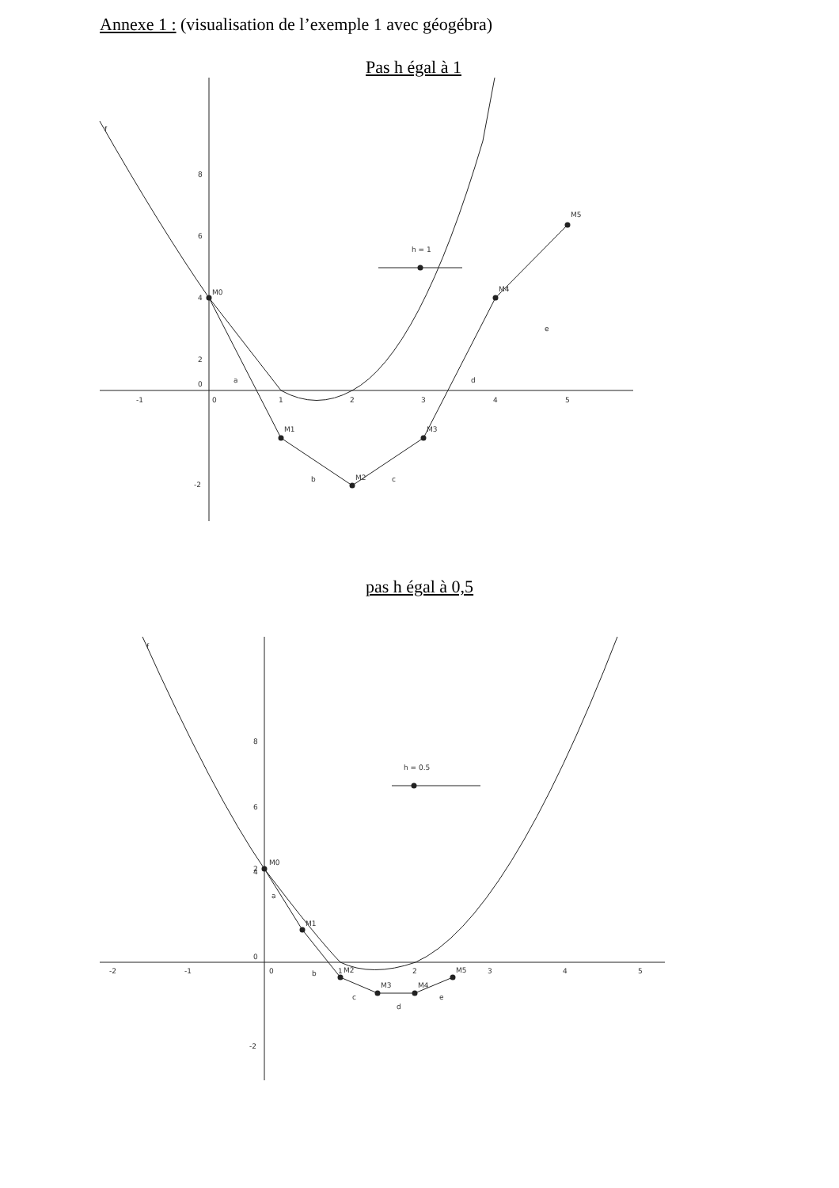Annexe 1 : (visualisation de l’exemple 1 avec géogébra)
Pas h égal à 1
f
M0
M1
M2
M3
M4
M5
h = 1
a
b
c
d
e
-1
0
1
2
3
4
5
8
6
4
2
0
-2
pas h égal à 0,5
f
M0
M1
M2
M3
M4
M5
h = 0.5
a
b
c
d
e
-2
-1
0
1
2
3
4
5
8
6
4
2
0
-2